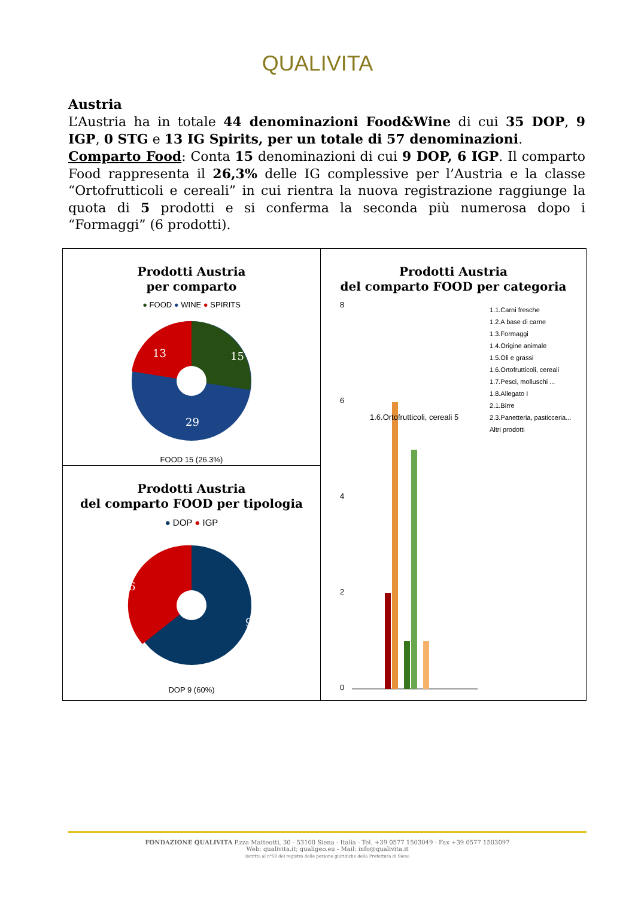QUALIVITA
Austria
L’Austria ha in totale 44 denominazioni Food&Wine di cui 35 DOP, 9 IGP, 0 STG e 13 IG Spirits, per un totale di 57 denominazioni.
Comparto Food: Conta 15 denominazioni di cui 9 DOP, 6 IGP. Il comparto Food rappresenta il 26,3% delle IG complessive per l’Austria e la classe “Ortofrutticoli e cereali” in cui rientra la nuova registrazione raggiunge la quota di 5 prodotti e si conferma la seconda più numerosa dopo i “Formaggi” (6 prodotti).
| Prodotti Austria per comparto ● FOOD ● WINE ● SPIRITS 13 15 29 FOOD 15 (26.3%) | Prodotti Austria del comparto FOOD per categoria 8 6 4 2 0 1.6.Ortofrutticoli, cereali 5 1.1.Carni fresche 1.2.A base di carne 1.3.Formaggi 1.4.Origine animale 1.5.Oli e grassi 1.6.Ortofrutticoli, cereali 1.7.Pesci, molluschi ... 1.8.Allegato I 2.1.Birre 2.3.Panetteria, pasticceria... Altri prodotti |
| Prodotti Austria del comparto FOOD per tipologia ● DOP ● IGP 6 9 DOP 9 (60%) | |
FONDAZIONE QUALIVITA P.zza Matteotti, 30 - 53100 Siena - Italia - Tel. +39 0577 1503049 - Fax +39 0577 1503097
Web: qualivita.it; qualigeo.eu - Mail: info@qualivita.it
Iscritta al n°50 del registro delle persone giuridiche della Prefettura di Siena